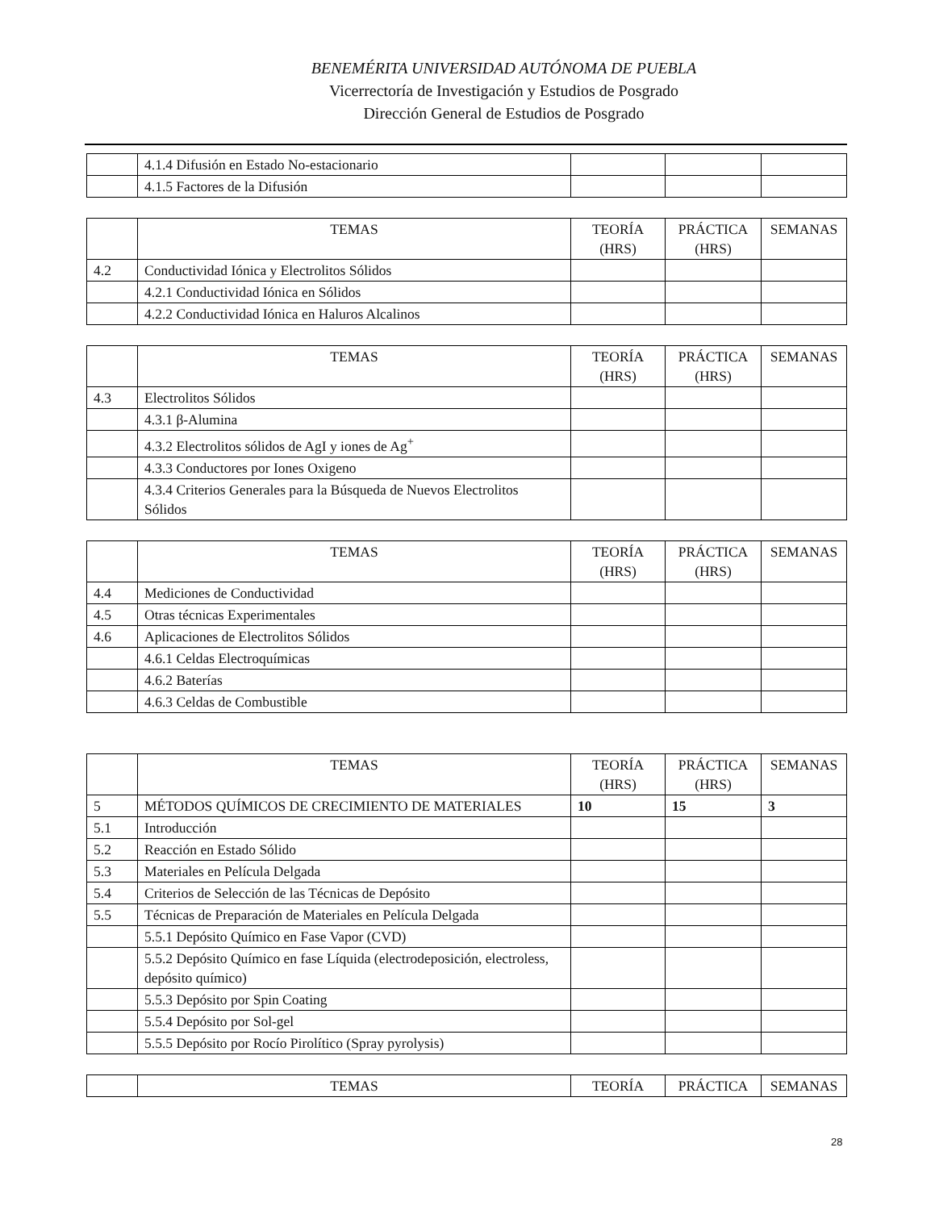BENEMÉRITA UNIVERSIDAD AUTÓNOMA DE PUEBLA
Vicerrectoría de Investigación y Estudios de Posgrado
Dirección General de Estudios de Posgrado
| | 4.1.4 Difusión en Estado No-estacionario | | | |
| | 4.1.5 Factores de la Difusión | | | |
| | TEMAS | TEORÍA (HRS) | PRÁCTICA (HRS) | SEMANAS |
| 4.2 | Conductividad Iónica y Electrolitos Sólidos | | | |
| | 4.2.1 Conductividad Iónica en Sólidos | | | |
| | 4.2.2 Conductividad Iónica en Haluros Alcalinos | | | |
| | TEMAS | TEORÍA (HRS) | PRÁCTICA (HRS) | SEMANAS |
| 4.3 | Electrolitos Sólidos | | | |
| | 4.3.1 β-Alumina | | | |
| | 4.3.2 Electrolitos sólidos de AgI y iones de Ag<sup>+</sup> | | | |
| | 4.3.3 Conductores por Iones Oxigeno | | | |
| | 4.3.4 Criterios Generales para la Búsqueda de Nuevos Electrolitos Sólidos | | | |
| | TEMAS | TEORÍA (HRS) | PRÁCTICA (HRS) | SEMANAS |
| 4.4 | Mediciones de Conductividad | | | |
| 4.5 | Otras técnicas Experimentales | | | |
| 4.6 | Aplicaciones de Electrolitos Sólidos | | | |
| | 4.6.1 Celdas Electroquímicas | | | |
| | 4.6.2 Baterías | | | |
| | 4.6.3 Celdas de Combustible | | | |
| | TEMAS | TEORÍA (HRS) | PRÁCTICA (HRS) | SEMANAS |
| 5 | MÉTODOS QUÍMICOS DE CRECIMIENTO DE MATERIALES | 10 | 15 | 3 |
| 5.1 | Introducción | | | |
| 5.2 | Reacción en Estado Sólido | | | |
| 5.3 | Materiales en Película Delgada | | | |
| 5.4 | Criterios de Selección de las Técnicas de Depósito | | | |
| 5.5 | Técnicas de Preparación de Materiales en Película Delgada | | | |
| | 5.5.1 Depósito Químico en Fase Vapor (CVD) | | | |
| | 5.5.2 Depósito Químico en fase Líquida (electrodeposición, electroless, depósito químico) | | | |
| | 5.5.3 Depósito por Spin Coating | | | |
| | 5.5.4 Depósito por Sol-gel | | | |
| | 5.5.5 Depósito por Rocío Pirolítico (Spray pyrolysis) | | | |
| | TEMAS | TEORÍA | PRÁCTICA | SEMANAS |
28